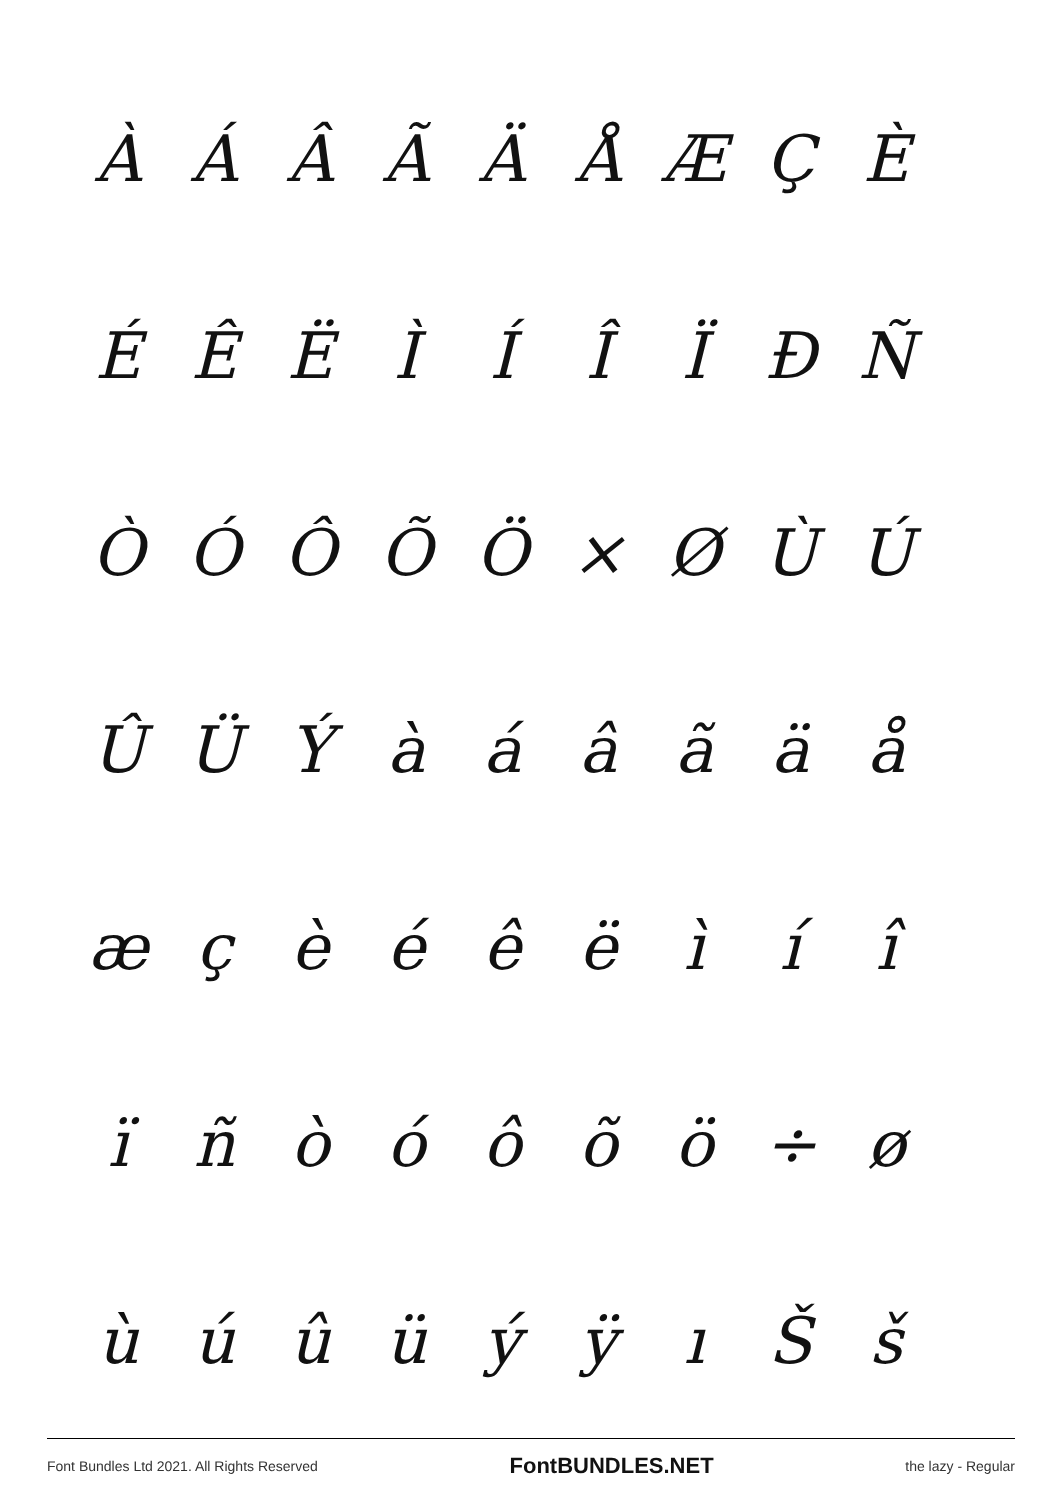| À | Á | Â | Ã | Ä | Å | Æ | Ç | È |
| É | Ê | Ë | Ì | Í | Î | Ï | Ð | Ñ |
| Ò | Ó | Ô | Õ | Ö | × | Ø | Ù | Ú |
| Û | Ü | Ý | à | á | â | ã | ä | å |
| æ | ç | è | é | ê | ë | ì | í | î |
| ï | ñ | ò | ó | ô | õ | ö | ÷ | ø |
| ù | ú | û | ü | ý | ÿ | ı | Š | š |
Font Bundles Ltd 2021. All Rights Reserved FontBUNDLES.NET the lazy - Regular